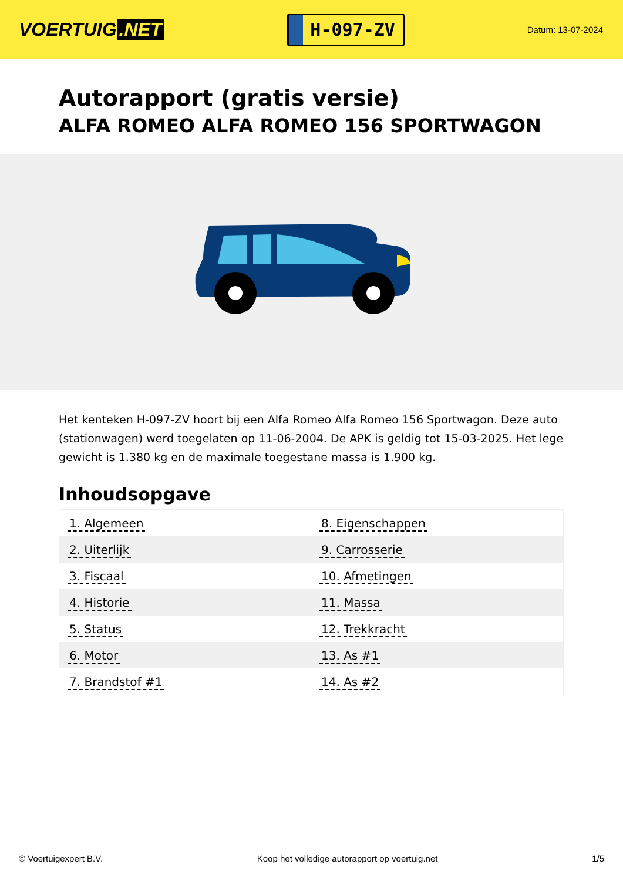VOERTUIG.NET
H-097-ZV
Datum: 13-07-2024
Autorapport (gratis versie)
ALFA ROMEO ALFA ROMEO 156 SPORTWAGON
Het kenteken H-097-ZV hoort bij een Alfa Romeo Alfa Romeo 156 Sportwagon. Deze auto (stationwagen) werd toegelaten op 11-06-2004. De APK is geldig tot 15-03-2025. Het lege gewicht is 1.380 kg en de maximale toegestane massa is 1.900 kg.
Inhoudsopgave
| 1. Algemeen | 8. Eigenschappen |
| 2. Uiterlijk | 9. Carrosserie |
| 3. Fiscaal | 10. Afmetingen |
| 4. Historie | 11. Massa |
| 5. Status | 12. Trekkracht |
| 6. Motor | 13. As #1 |
| 7. Brandstof #1 | 14. As #2 |
© Voertuigexpert B.V. Koop het volledige autorapport op voertuig.net 1/5